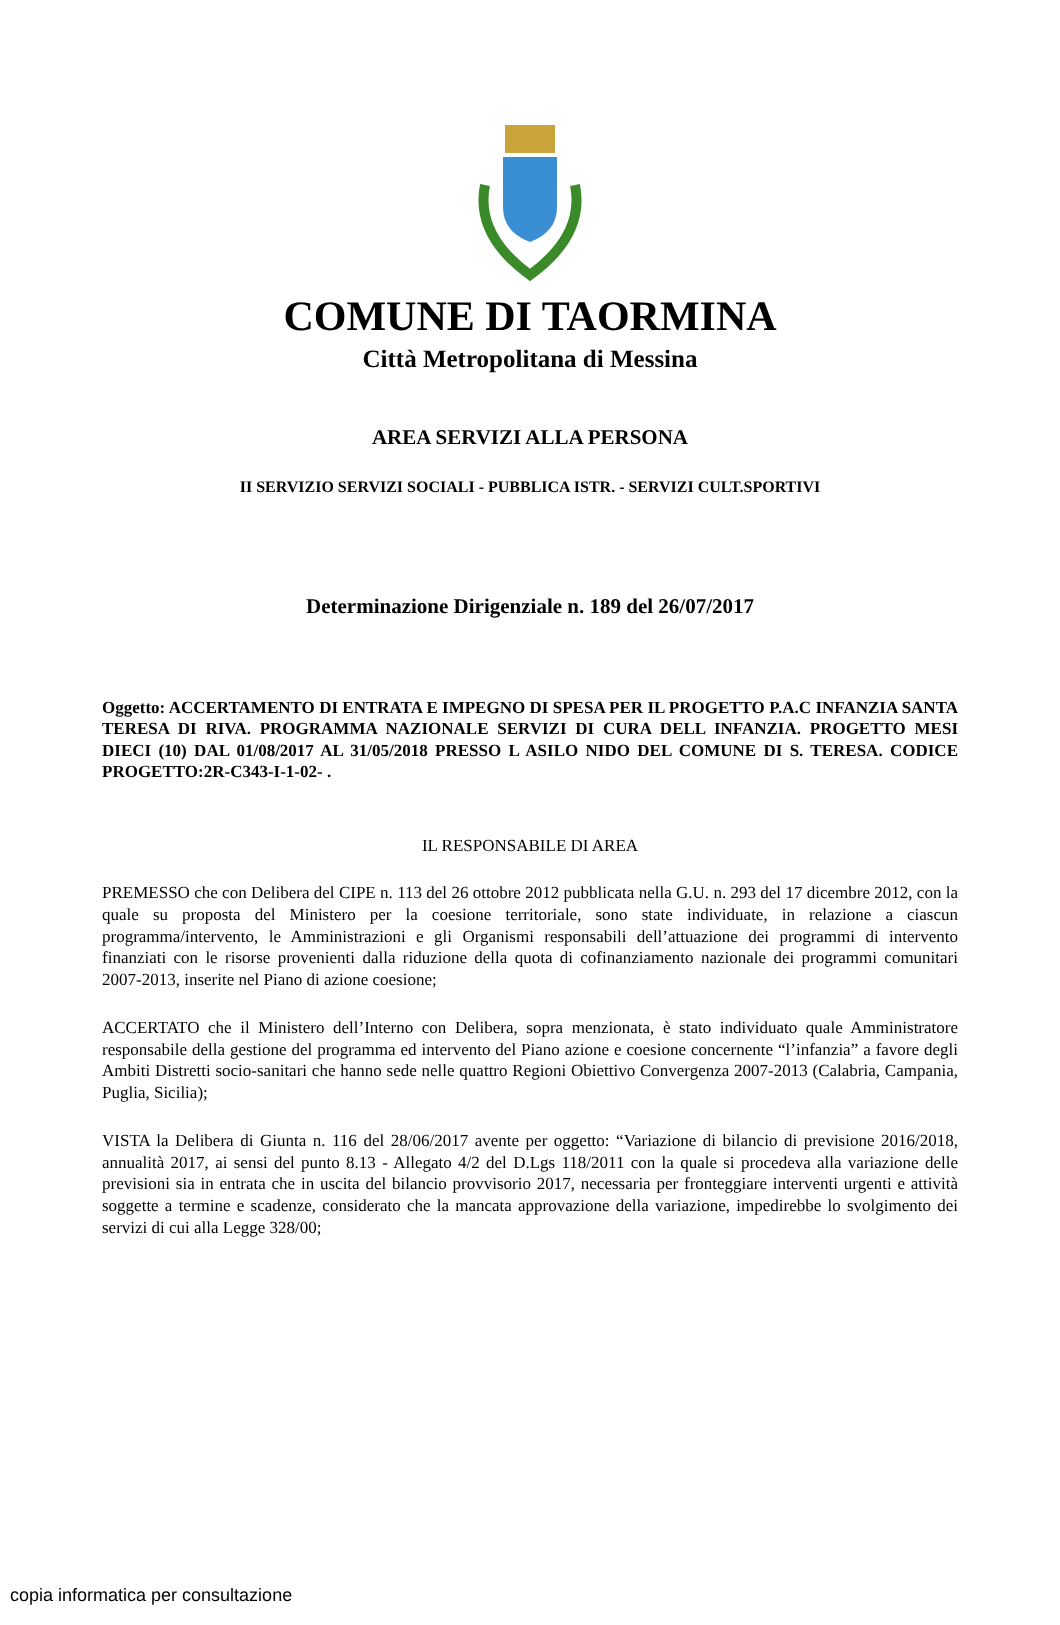COMUNE DI TAORMINA
Città Metropolitana di Messina
AREA SERVIZI ALLA PERSONA
II SERVIZIO SERVIZI SOCIALI - PUBBLICA ISTR. - SERVIZI CULT.SPORTIVI
Determinazione Dirigenziale n. 189 del 26/07/2017
Oggetto: ACCERTAMENTO DI ENTRATA E IMPEGNO DI SPESA PER IL PROGETTO P.A.C INFANZIA SANTA TERESA DI RIVA. PROGRAMMA NAZIONALE SERVIZI DI CURA DELL INFANZIA. PROGETTO MESI DIECI (10) DAL 01/08/2017 AL 31/05/2018 PRESSO L ASILO NIDO DEL COMUNE DI S. TERESA. CODICE PROGETTO:2R-C343-I-1-02- .
IL RESPONSABILE DI AREA
PREMESSO che con Delibera del CIPE n. 113 del 26 ottobre 2012 pubblicata nella G.U. n. 293 del 17 dicembre 2012, con la quale su proposta del Ministero per la coesione territoriale, sono state individuate, in relazione a ciascun programma/intervento, le Amministrazioni e gli Organismi responsabili dell’attuazione dei programmi di intervento finanziati con le risorse provenienti dalla riduzione della quota di cofinanziamento nazionale dei programmi comunitari 2007-2013, inserite nel Piano di azione coesione;
ACCERTATO che il Ministero dell’Interno con Delibera, sopra menzionata, è stato individuato quale Amministratore responsabile della gestione del programma ed intervento del Piano azione e coesione concernente “l’infanzia” a favore degli Ambiti Distretti socio-sanitari che hanno sede nelle quattro Regioni Obiettivo Convergenza 2007-2013 (Calabria, Campania, Puglia, Sicilia);
VISTA la Delibera di Giunta n. 116 del 28/06/2017 avente per oggetto: “Variazione di bilancio di previsione 2016/2018, annualità 2017, ai sensi del punto 8.13 - Allegato 4/2 del D.Lgs 118/2011 con la quale si procedeva alla variazione delle previsioni sia in entrata che in uscita del bilancio provvisorio 2017, necessaria per fronteggiare interventi urgenti e attività soggette a termine e scadenze, considerato che la mancata approvazione della variazione, impedirebbe lo svolgimento dei servizi di cui alla Legge 328/00;
copia informatica per consultazione